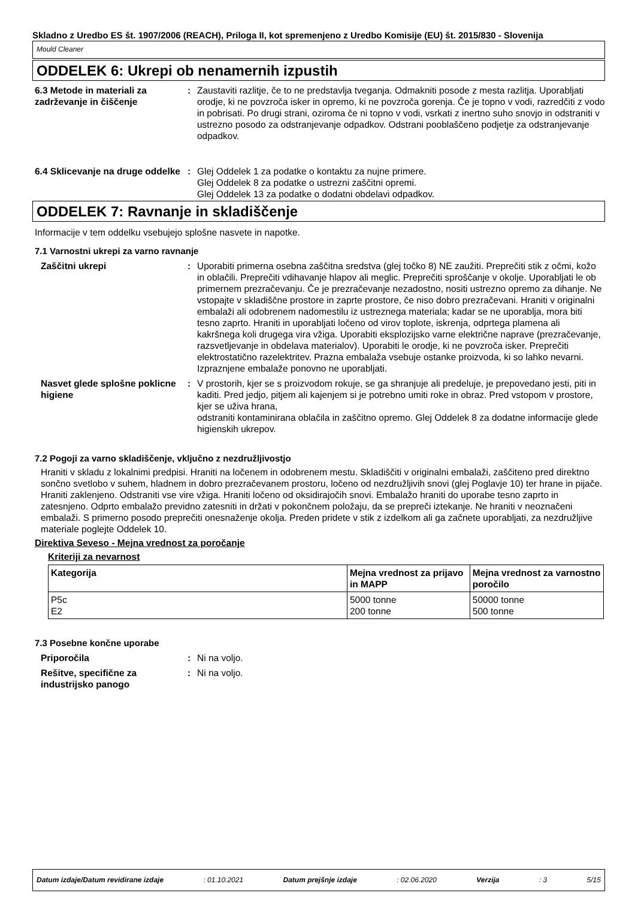Skladno z Uredbo ES št. 1907/2006 (REACH), Priloga II, kot spremenjeno z Uredbo Komisije (EU) št. 2015/830 - Slovenija
Mould Cleaner
ODDELEK 6: Ukrepi ob nenamernih izpustih
6.3 Metode in materiali za zadrževanje in čiščenje
: Zaustaviti razlitje, če to ne predstavlja tveganja. Odmakniti posode z mesta razlitja. Uporabljati orodje, ki ne povzroča isker in opremo, ki ne povzroča gorenja. Če je topno v vodi, razredčiti z vodo in pobrisati. Po drugi strani, oziroma če ni topno v vodi, vsrkati z inertno suho snovjo in odstraniti v ustrezno posodo za odstranjevanje odpadkov. Odstrani pooblaščeno podjetje za odstranjevanje odpadkov.
6.4 Sklicevanje na druge oddelke
: Glej Oddelek 1 za podatke o kontaktu za nujne primere.
Glej Oddelek 8 za podatke o ustrezni zaščitni opremi.
Glej Oddelek 13 za podatke o dodatni obdelavi odpadkov.
ODDELEK 7: Ravnanje in skladiščenje
Informacije v tem oddelku vsebujejo splošne nasvete in napotke.
7.1 Varnostni ukrepi za varno ravnanje
Zaščitni ukrepi : Uporabiti primerna osebna zaščitna sredstva (glej točko 8) NE zaužiti. Preprečiti stik z očmi, kožo in oblačili. Preprečiti vdihavanje hlapov ali meglic. Preprečiti sproščanje v okolje. Uporabljati le ob primernem prezračevanju. Če je prezračevanje nezadostno, nositi ustrezno opremo za dihanje. Ne vstopajte v skladiščne prostore in zaprte prostore, če niso dobro prezračevani. Hraniti v originalni embalaži ali odobrenem nadomestilu iz ustreznega materiala; kadar se ne uporablja, mora biti tesno zaprto. Hraniti in uporabljati ločeno od virov toplote, iskrenja, odprtega plamena ali kakršnega koli drugega vira vžiga. Uporabiti eksplozijsko varne električne naprave (prezračevanje, razsvetljevanje in obdelava materialov). Uporabiti le orodje, ki ne povzroča isker. Preprečiti elektrostatično razelektritev. Prazna embalaža vsebuje ostanke proizvoda, ki so lahko nevarni. Izpraznjene embalaže ponovno ne uporabljati.
Nasvet glede splošne poklicne higiene
: V prostorih, kjer se s proizvodom rokuje, se ga shranjuje ali predeluje, je prepovedano jesti, piti in kaditi. Pred jedjo, pitjem ali kajenjem si je potrebno umiti roke in obraz. Pred vstopom v prostore, kjer se uživa hrana,
odstraniti kontaminirana oblačila in zaščitno opremo. Glej Oddelek 8 za dodatne informacije glede higienskih ukrepov.
7.2 Pogoji za varno skladiščenje, vključno z nezdružljivostjo
Hraniti v skladu z lokalnimi predpisi. Hraniti na ločenem in odobrenem mestu. Skladiščiti v originalni embalaži, zaščiteno pred direktno sončno svetlobo v suhem, hladnem in dobro prezračevanem prostoru, ločeno od nezdružljivih snovi (glej Poglavje 10) ter hrane in pijače. Hraniti zaklenjeno. Odstraniti vse vire vžiga. Hraniti ločeno od oksidirajočih snovi. Embalažo hraniti do uporabe tesno zaprto in zatesnjeno. Odprto embalažo previdno zatesniti in držati v pokončnem položaju, da se prepreči iztekanje. Ne hraniti v neoznačeni embalaži. S primerno posodo preprečiti onesnaženje okolja. Preden pridete v stik z izdelkom ali ga začnete uporabljati, za nezdružljive materiale poglejte Oddelek 10.
Direktiva Seveso - Mejna vrednost za poročanje
Kriteriji za nevarnost
| Kategorija | Mejna vrednost za prijavo in MAPP | Mejna vrednost za varnostno poročilo |
| --- | --- | --- |
| P5c E2 | 5000 tonne 200 tonne | 50000 tonne 500 tonne |
7.3 Posebne končne uporabe
Priporočila : Ni na voljo.
Rešitve, specifične za industrijsko panogo
: Ni na voljo.
Datum izdaje/Datum revidirane izdaje : 01.10.2021 Datum prejšnje izdaje : 02.06.2020 Verzija : 3 5/15